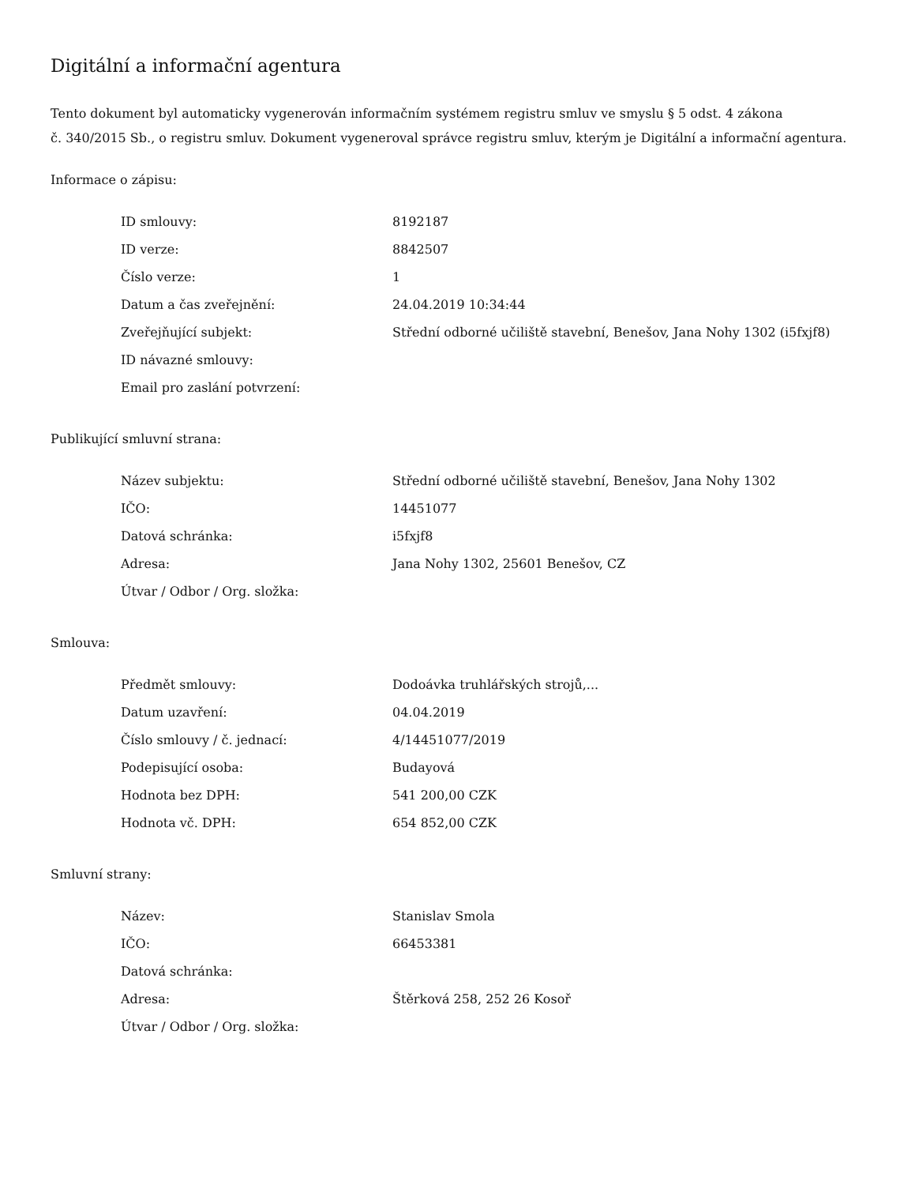Digitální a informační agentura
Tento dokument byl automaticky vygenerován informačním systémem registru smluv ve smyslu § 5 odst. 4 zákona
č. 340/2015 Sb., o registru smluv. Dokument vygeneroval správce registru smluv, kterým je Digitální a informační agentura.
Informace o zápisu:
| ID smlouvy: | 8192187 |
| ID verze: | 8842507 |
| Číslo verze: | 1 |
| Datum a čas zveřejnění: | 24.04.2019 10:34:44 |
| Zveřejňující subjekt: | Střední odborné učiliště stavební, Benešov, Jana Nohy 1302 (i5fxjf8) |
| ID návazné smlouvy: | |
| Email pro zaslání potvrzení: | |
Publikující smluvní strana:
| Název subjektu: | Střední odborné učiliště stavební, Benešov, Jana Nohy 1302 |
| IČO: | 14451077 |
| Datová schránka: | i5fxjf8 |
| Adresa: | Jana Nohy 1302, 25601 Benešov, CZ |
| Útvar / Odbor / Org. složka: | |
Smlouva:
| Předmět smlouvy: | Dodoávka truhlářských strojů,... |
| Datum uzavření: | 04.04.2019 |
| Číslo smlouvy / č. jednací: | 4/14451077/2019 |
| Podepisující osoba: | Budayová |
| Hodnota bez DPH: | 541 200,00 CZK |
| Hodnota vč. DPH: | 654 852,00 CZK |
Smluvní strany:
| Název: | Stanislav Smola |
| IČO: | 66453381 |
| Datová schránka: | |
| Adresa: | Štěrková 258, 252 26 Kosoř |
| Útvar / Odbor / Org. složka: | |